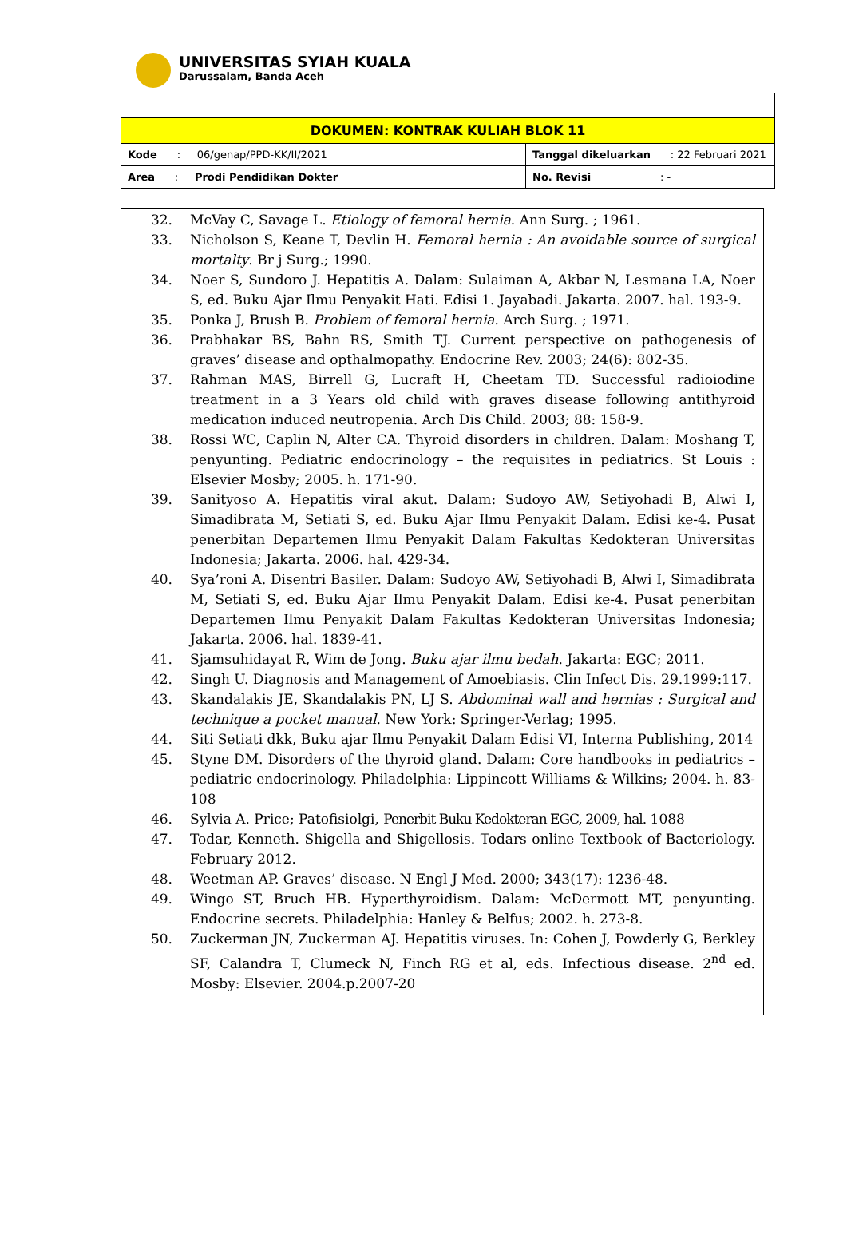UNIVERSITAS SYIAH KUALA
Darussalam, Banda Aceh
| DOKUMEN: KONTRAK KULIAH BLOK 11 | |
| Kode : 06/genap/PPD-KK/II/2021 | Tanggal dikeluarkan : 22 Februari 2021 |
| Area : Prodi Pendidikan Dokter | No. Revisi : - |
32. McVay C, Savage L. Etiology of femoral hernia. Ann Surg. ; 1961.
33. Nicholson S, Keane T, Devlin H. Femoral hernia : An avoidable source of surgical mortalty. Br j Surg.; 1990.
34. Noer S, Sundoro J. Hepatitis A. Dalam: Sulaiman A, Akbar N, Lesmana LA, Noer S, ed. Buku Ajar Ilmu Penyakit Hati. Edisi 1. Jayabadi. Jakarta. 2007. hal. 193-9.
35. Ponka J, Brush B. Problem of femoral hernia. Arch Surg. ; 1971.
36. Prabhakar BS, Bahn RS, Smith TJ. Current perspective on pathogenesis of graves’ disease and opthalmopathy. Endocrine Rev. 2003; 24(6): 802-35.
37. Rahman MAS, Birrell G, Lucraft H, Cheetam TD. Successful radioiodine treatment in a 3 Years old child with graves disease following antithyroid medication induced neutropenia. Arch Dis Child. 2003; 88: 158-9.
38. Rossi WC, Caplin N, Alter CA. Thyroid disorders in children. Dalam: Moshang T, penyunting. Pediatric endocrinology – the requisites in pediatrics. St Louis : Elsevier Mosby; 2005. h. 171-90.
39. Sanityoso A. Hepatitis viral akut. Dalam: Sudoyo AW, Setiyohadi B, Alwi I, Simadibrata M, Setiati S, ed. Buku Ajar Ilmu Penyakit Dalam. Edisi ke-4. Pusat penerbitan Departemen Ilmu Penyakit Dalam Fakultas Kedokteran Universitas Indonesia; Jakarta. 2006. hal. 429-34.
40. Sya’roni A. Disentri Basiler. Dalam: Sudoyo AW, Setiyohadi B, Alwi I, Simadibrata M, Setiati S, ed. Buku Ajar Ilmu Penyakit Dalam. Edisi ke-4. Pusat penerbitan Departemen Ilmu Penyakit Dalam Fakultas Kedokteran Universitas Indonesia; Jakarta. 2006. hal. 1839-41.
41. Sjamsuhidayat R, Wim de Jong. Buku ajar ilmu bedah. Jakarta: EGC; 2011.
42. Singh U. Diagnosis and Management of Amoebiasis. Clin Infect Dis. 29.1999:117.
43. Skandalakis JE, Skandalakis PN, LJ S. Abdominal wall and hernias : Surgical and technique a pocket manual. New York: Springer-Verlag; 1995.
44. Siti Setiati dkk, Buku ajar Ilmu Penyakit Dalam Edisi VI, Interna Publishing, 2014
45. Styne DM. Disorders of the thyroid gland. Dalam: Core handbooks in pediatrics – pediatric endocrinology. Philadelphia: Lippincott Williams & Wilkins; 2004. h. 83-108
46. Sylvia A. Price; Patofisiolgi, Penerbit Buku Kedokteran EGC, 2009, hal. 1088
47. Todar, Kenneth. Shigella and Shigellosis. Todars online Textbook of Bacteriology. February 2012.
48. Weetman AP. Graves’ disease. N Engl J Med. 2000; 343(17): 1236-48.
49. Wingo ST, Bruch HB. Hyperthyroidism. Dalam: McDermott MT, penyunting. Endocrine secrets. Philadelphia: Hanley & Belfus; 2002. h. 273-8.
50. Zuckerman JN, Zuckerman AJ. Hepatitis viruses. In: Cohen J, Powderly G, Berkley SF, Calandra T, Clumeck N, Finch RG et al, eds. Infectious disease. 2<sup>nd</sup> ed. Mosby: Elsevier. 2004.p.2007-20